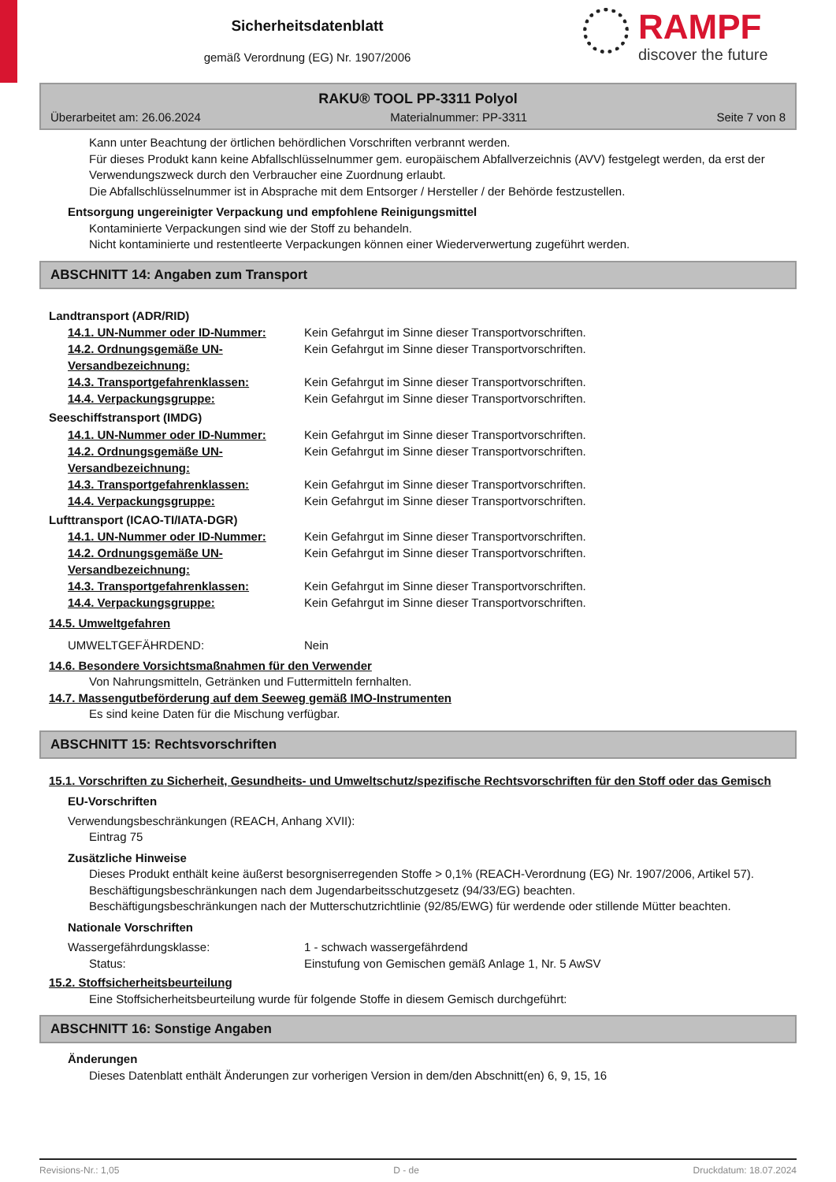Sicherheitsdatenblatt
gemäß Verordnung (EG) Nr. 1907/2006
RAMPF
discover the future
RAKU® TOOL PP-3311 Polyol
Überarbeitet am: 26.06.2024 Materialnummer: PP-3311 Seite 7 von 8
Kann unter Beachtung der örtlichen behördlichen Vorschriften verbrannt werden.
Für dieses Produkt kann keine Abfallschlüsselnummer gem. europäischem Abfallverzeichnis (AVV) festgelegt werden, da erst der Verwendungszweck durch den Verbraucher eine Zuordnung erlaubt.
Die Abfallschlüsselnummer ist in Absprache mit dem Entsorger / Hersteller / der Behörde festzustellen.
Entsorgung ungereinigter Verpackung und empfohlene Reinigungsmittel
Kontaminierte Verpackungen sind wie der Stoff zu behandeln.
Nicht kontaminierte und restentleerte Verpackungen können einer Wiederverwertung zugeführt werden.
ABSCHNITT 14: Angaben zum Transport
Landtransport (ADR/RID)
| 14.1. UN-Nummer oder ID-Nummer: | Kein Gefahrgut im Sinne dieser Transportvorschriften. |
| 14.2. Ordnungsgemäße UN-Versandbezeichnung: | Kein Gefahrgut im Sinne dieser Transportvorschriften. |
| 14.3. Transportgefahrenklassen: | Kein Gefahrgut im Sinne dieser Transportvorschriften. |
| 14.4. Verpackungsgruppe: | Kein Gefahrgut im Sinne dieser Transportvorschriften. |
Seeschiffstransport (IMDG)
| 14.1. UN-Nummer oder ID-Nummer: | Kein Gefahrgut im Sinne dieser Transportvorschriften. |
| 14.2. Ordnungsgemäße UN-Versandbezeichnung: | Kein Gefahrgut im Sinne dieser Transportvorschriften. |
| 14.3. Transportgefahrenklassen: | Kein Gefahrgut im Sinne dieser Transportvorschriften. |
| 14.4. Verpackungsgruppe: | Kein Gefahrgut im Sinne dieser Transportvorschriften. |
Lufttransport (ICAO-TI/IATA-DGR)
| 14.1. UN-Nummer oder ID-Nummer: | Kein Gefahrgut im Sinne dieser Transportvorschriften. |
| 14.2. Ordnungsgemäße UN-Versandbezeichnung: | Kein Gefahrgut im Sinne dieser Transportvorschriften. |
| 14.3. Transportgefahrenklassen: | Kein Gefahrgut im Sinne dieser Transportvorschriften. |
| 14.4. Verpackungsgruppe: | Kein Gefahrgut im Sinne dieser Transportvorschriften. |
14.5. Umweltgefahren
| UMWELTGEFÄHRDEND: | Nein |
14.6. Besondere Vorsichtsmaßnahmen für den Verwender
Von Nahrungsmitteln, Getränken und Futtermitteln fernhalten.
14.7. Massengutbeförderung auf dem Seeweg gemäß IMO-Instrumenten
Es sind keine Daten für die Mischung verfügbar.
ABSCHNITT 15: Rechtsvorschriften
15.1. Vorschriften zu Sicherheit, Gesundheits- und Umweltschutz/spezifische Rechtsvorschriften für den Stoff oder das Gemisch
EU-Vorschriften
Verwendungsbeschränkungen (REACH, Anhang XVII):
Eintrag 75
Zusätzliche Hinweise
Dieses Produkt enthält keine äußerst besorgniserregenden Stoffe > 0,1% (REACH-Verordnung (EG) Nr. 1907/2006, Artikel 57).
Beschäftigungsbeschränkungen nach dem Jugendarbeitsschutzgesetz (94/33/EG) beachten.
Beschäftigungsbeschränkungen nach der Mutterschutzrichtlinie (92/85/EWG) für werdende oder stillende Mütter beachten.
Nationale Vorschriften
| Wassergefährdungsklasse: | 1 - schwach wassergefährdend |
| Status: | Einstufung von Gemischen gemäß Anlage 1, Nr. 5 AwSV |
15.2. Stoffsicherheitsbeurteilung
Eine Stoffsicherheitsbeurteilung wurde für folgende Stoffe in diesem Gemisch durchgeführt:
ABSCHNITT 16: Sonstige Angaben
Änderungen
Dieses Datenblatt enthält Änderungen zur vorherigen Version in dem/den Abschnitt(en) 6, 9, 15, 16
Revisions-Nr.: 1,05 D - de Druckdatum: 18.07.2024